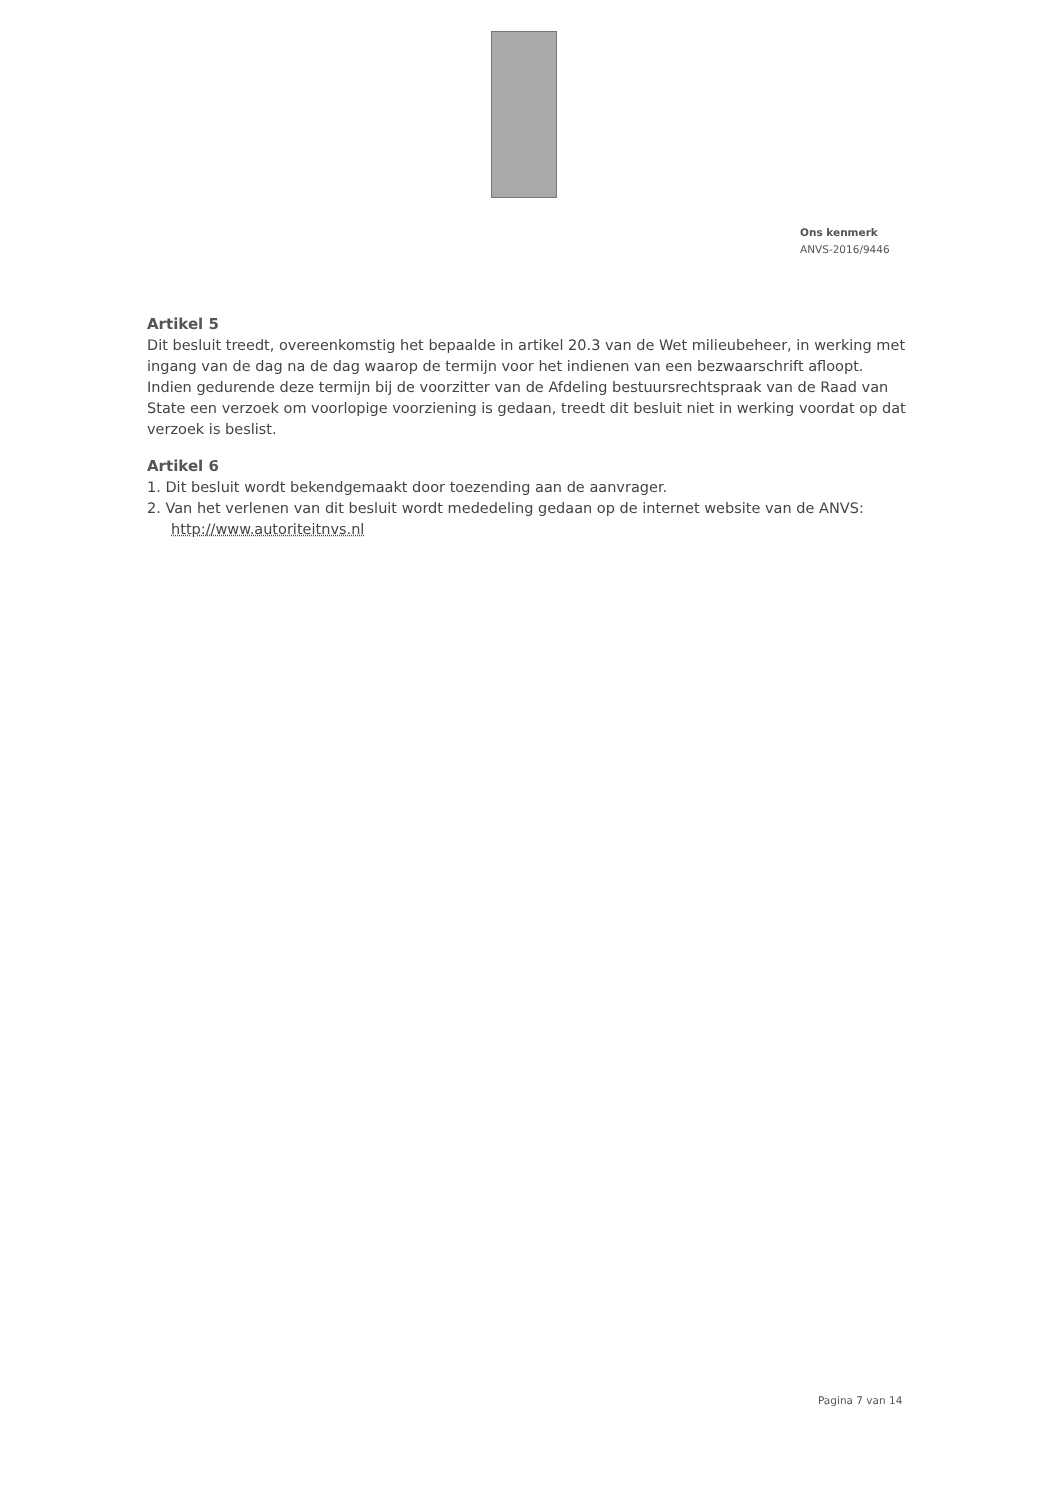Ons kenmerk
ANVS-2016/9446
Artikel 5
Dit besluit treedt, overeenkomstig het bepaalde in artikel 20.3 van de Wet milieubeheer, in werking met ingang van de dag na de dag waarop de termijn voor het indienen van een bezwaarschrift afloopt. Indien gedurende deze termijn bij de voorzitter van de Afdeling bestuursrechtspraak van de Raad van State een verzoek om voorlopige voorziening is gedaan, treedt dit besluit niet in werking voordat op dat verzoek is beslist.
Artikel 6
1. Dit besluit wordt bekendgemaakt door toezending aan de aanvrager.
2. Van het verlenen van dit besluit wordt mededeling gedaan op de internet website van de ANVS: http://www.autoriteitnvs.nl
Pagina 7 van 14